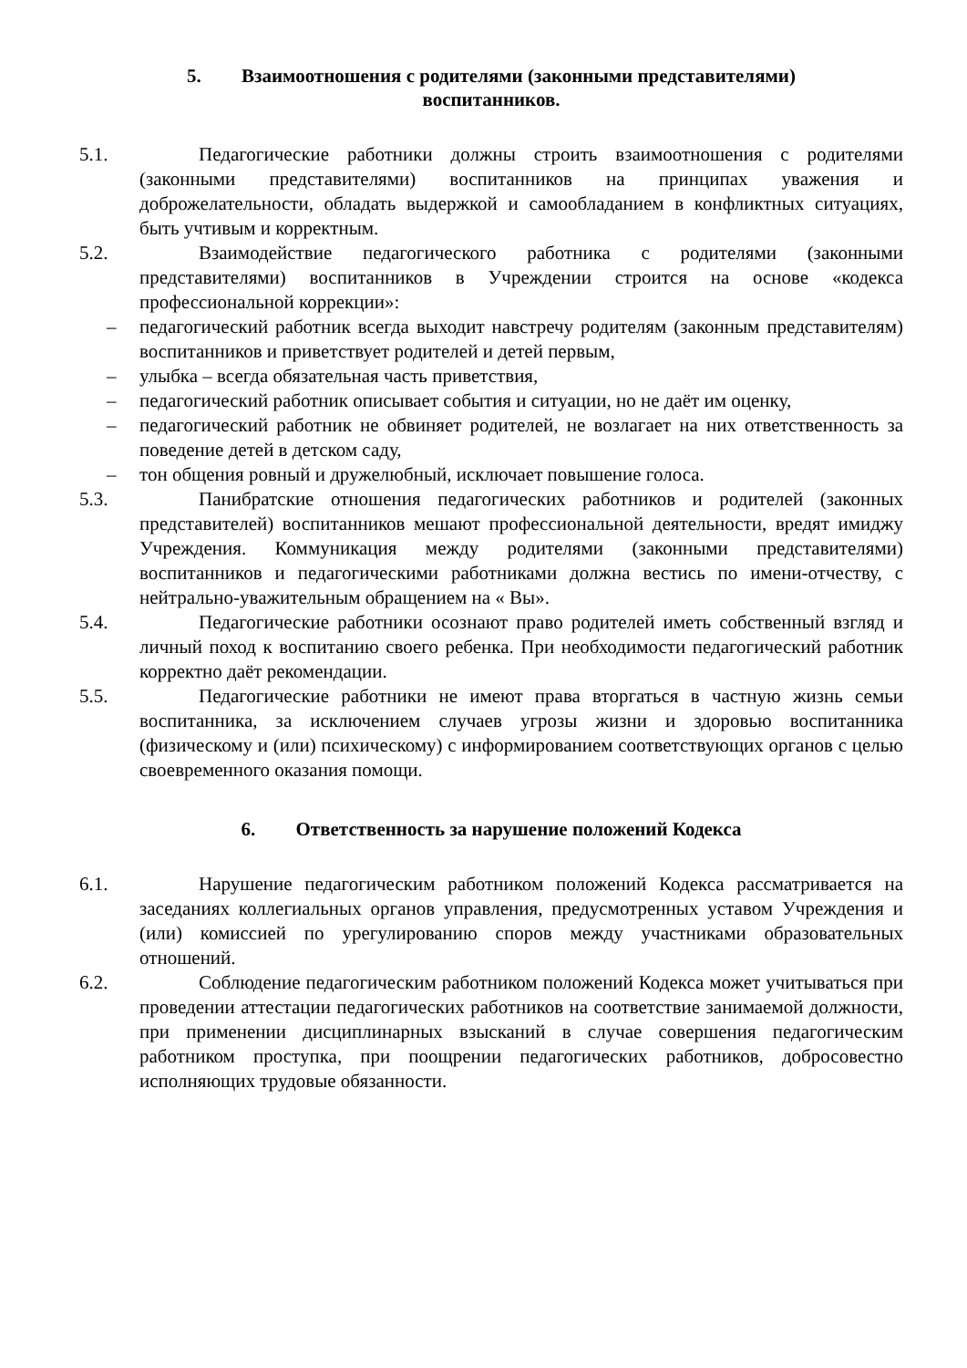5. Взаимоотношения с родителями (законными представителями)
воспитанников.
5.1. Педагогические работники должны строить взаимоотношения с родителями (законными представителями) воспитанников на принципах уважения и доброжелательности, обладать выдержкой и самообладанием в конфликтных ситуациях, быть учтивым и корректным.
5.2. Взаимодействие педагогического работника с родителями (законными представителями) воспитанников в Учреждении строится на основе «кодекса профессиональной коррекции»:
– педагогический работник всегда выходит навстречу родителям (законным представителям) воспитанников и приветствует родителей и детей первым,
– улыбка – всегда обязательная часть приветствия,
– педагогический работник описывает события и ситуации, но не даёт им оценку,
– педагогический работник не обвиняет родителей, не возлагает на них ответственность за поведение детей в детском саду,
– тон общения ровный и дружелюбный, исключает повышение голоса.
5.3. Панибратские отношения педагогических работников и родителей (законных представителей) воспитанников мешают профессиональной деятельности, вредят имиджу Учреждения. Коммуникация между родителями (законными представителями) воспитанников и педагогическими работниками должна вестись по имени-отчеству, с нейтрально-уважительным обращением на « Вы».
5.4. Педагогические работники осознают право родителей иметь собственный взгляд и личный поход к воспитанию своего ребенка. При необходимости педагогический работник корректно даёт рекомендации.
5.5. Педагогические работники не имеют права вторгаться в частную жизнь семьи воспитанника, за исключением случаев угрозы жизни и здоровью воспитанника (физическому и (или) психическому) с информированием соответствующих органов с целью своевременного оказания помощи.
6. Ответственность за нарушение положений Кодекса
6.1. Нарушение педагогическим работником положений Кодекса рассматривается на заседаниях коллегиальных органов управления, предусмотренных уставом Учреждения и (или) комиссией по урегулированию споров между участниками образовательных отношений.
6.2. Соблюдение педагогическим работником положений Кодекса может учитываться при проведении аттестации педагогических работников на соответствие занимаемой должности, при применении дисциплинарных взысканий в случае совершения педагогическим работником проступка, при поощрении педагогических работников, добросовестно исполняющих трудовые обязанности.